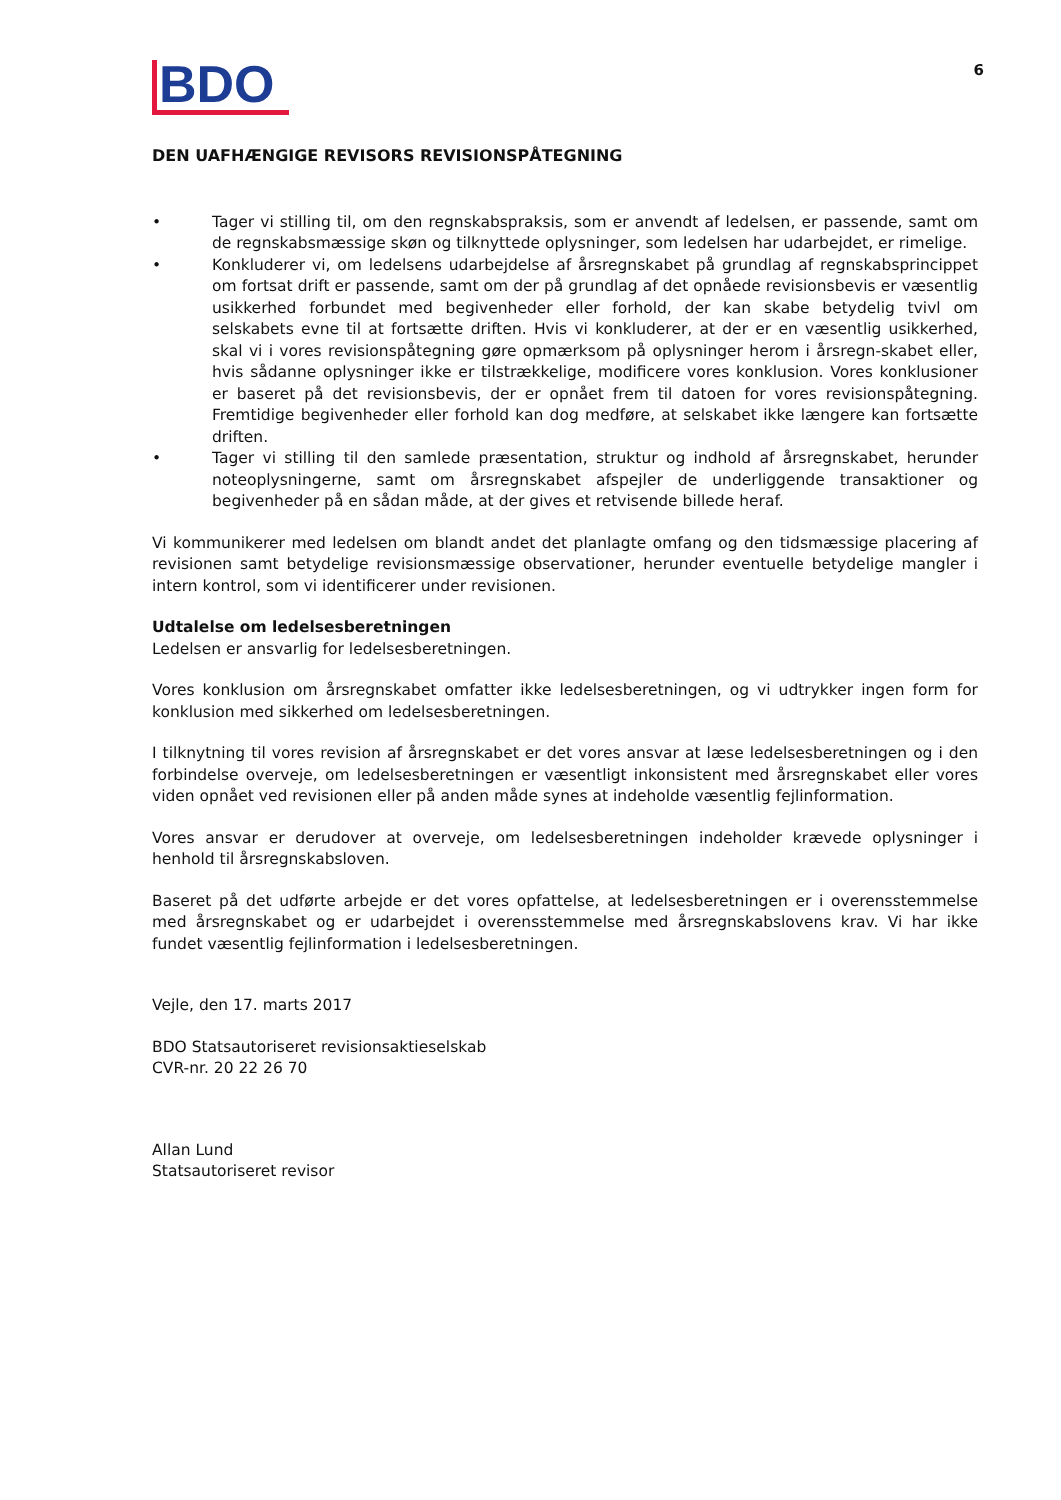BDO
6
DEN UAFHÆNGIGE REVISORS REVISIONSPÅTEGNING
• Tager vi stilling til, om den regnskabspraksis, som er anvendt af ledelsen, er passende, samt om de regnskabsmæssige skøn og tilknyttede oplysninger, som ledelsen har udarbejdet, er rimelige.
• Konkluderer vi, om ledelsens udarbejdelse af årsregnskabet på grundlag af regnskabsprincippet om fortsat drift er passende, samt om der på grundlag af det opnåede revisionsbevis er væsentlig usikkerhed forbundet med begivenheder eller forhold, der kan skabe betydelig tvivl om selskabets evne til at fortsætte driften. Hvis vi konkluderer, at der er en væsentlig usikkerhed, skal vi i vores revisionspåtegning gøre opmærksom på oplysninger herom i årsregn-skabet eller, hvis sådanne oplysninger ikke er tilstrækkelige, modificere vores konklusion. Vores konklusioner er baseret på det revisionsbevis, der er opnået frem til datoen for vores revisionspåtegning. Fremtidige begivenheder eller forhold kan dog medføre, at selskabet ikke længere kan fortsætte driften.
• Tager vi stilling til den samlede præsentation, struktur og indhold af årsregnskabet, herunder noteoplysningerne, samt om årsregnskabet afspejler de underliggende transaktioner og begivenheder på en sådan måde, at der gives et retvisende billede heraf.
Vi kommunikerer med ledelsen om blandt andet det planlagte omfang og den tidsmæssige placering af revisionen samt betydelige revisionsmæssige observationer, herunder eventuelle betydelige mangler i intern kontrol, som vi identificerer under revisionen.
Udtalelse om ledelsesberetningen
Ledelsen er ansvarlig for ledelsesberetningen.
Vores konklusion om årsregnskabet omfatter ikke ledelsesberetningen, og vi udtrykker ingen form for konklusion med sikkerhed om ledelsesberetningen.
I tilknytning til vores revision af årsregnskabet er det vores ansvar at læse ledelsesberetningen og i den forbindelse overveje, om ledelsesberetningen er væsentligt inkonsistent med årsregnskabet eller vores viden opnået ved revisionen eller på anden måde synes at indeholde væsentlig fejlinformation.
Vores ansvar er derudover at overveje, om ledelsesberetningen indeholder krævede oplysninger i henhold til årsregnskabsloven.
Baseret på det udførte arbejde er det vores opfattelse, at ledelsesberetningen er i overensstemmelse med årsregnskabet og er udarbejdet i overensstemmelse med årsregnskabslovens krav. Vi har ikke fundet væsentlig fejlinformation i ledelsesberetningen.
Vejle, den 17. marts 2017
BDO Statsautoriseret revisionsaktieselskab
CVR-nr. 20 22 26 70
Allan Lund
Statsautoriseret revisor